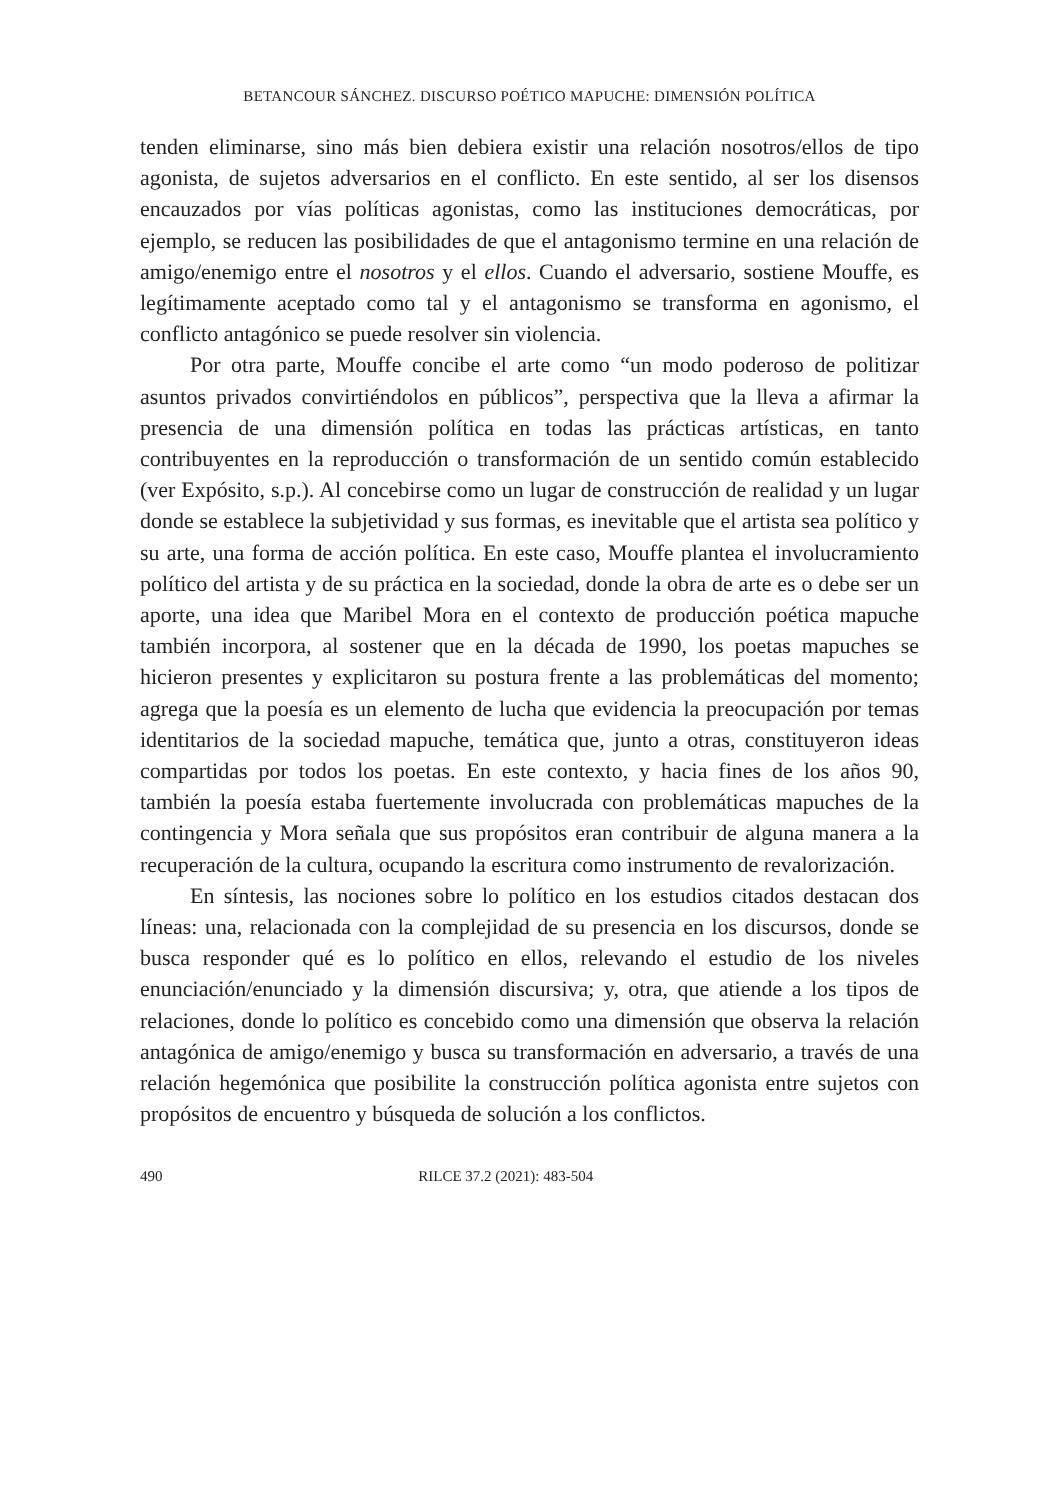BETANCOUR SÁNCHEZ. DISCURSO POÉTICO MAPUCHE: DIMENSIÓN POLÍTICA
tenden eliminarse, sino más bien debiera existir una relación nosotros/ellos de tipo agonista, de sujetos adversarios en el conflicto. En este sentido, al ser los disensos encauzados por vías políticas agonistas, como las instituciones democráticas, por ejemplo, se reducen las posibilidades de que el antagonismo termine en una relación de amigo/enemigo entre el nosotros y el ellos. Cuando el adversario, sostiene Mouffe, es legítimamente aceptado como tal y el antagonismo se transforma en agonismo, el conflicto antagónico se puede resolver sin violencia.
Por otra parte, Mouffe concibe el arte como “un modo poderoso de politizar asuntos privados convirtiéndolos en públicos”, perspectiva que la lleva a afirmar la presencia de una dimensión política en todas las prácticas artísticas, en tanto contribuyentes en la reproducción o transformación de un sentido común establecido (ver Expósito, s.p.). Al concebirse como un lugar de construcción de realidad y un lugar donde se establece la subjetividad y sus formas, es inevitable que el artista sea político y su arte, una forma de acción política. En este caso, Mouffe plantea el involucramiento político del artista y de su práctica en la sociedad, donde la obra de arte es o debe ser un aporte, una idea que Maribel Mora en el contexto de producción poética mapuche también incorpora, al sostener que en la década de 1990, los poetas mapuches se hicieron presentes y explicitaron su postura frente a las problemáticas del momento; agrega que la poesía es un elemento de lucha que evidencia la preocupación por temas identitarios de la sociedad mapuche, temática que, junto a otras, constituyeron ideas compartidas por todos los poetas. En este contexto, y hacia fines de los años 90, también la poesía estaba fuertemente involucrada con problemáticas mapuches de la contingencia y Mora señala que sus propósitos eran contribuir de alguna manera a la recuperación de la cultura, ocupando la escritura como instrumento de revalorización.
En síntesis, las nociones sobre lo político en los estudios citados destacan dos líneas: una, relacionada con la complejidad de su presencia en los discursos, donde se busca responder qué es lo político en ellos, relevando el estudio de los niveles enunciación/enunciado y la dimensión discursiva; y, otra, que atiende a los tipos de relaciones, donde lo político es concebido como una dimensión que observa la relación antagónica de amigo/enemigo y busca su transformación en adversario, a través de una relación hegemónica que posibilite la construcción política agonista entre sujetos con propósitos de encuentro y búsqueda de solución a los conflictos.
490 RILCE 37.2 (2021): 483-504